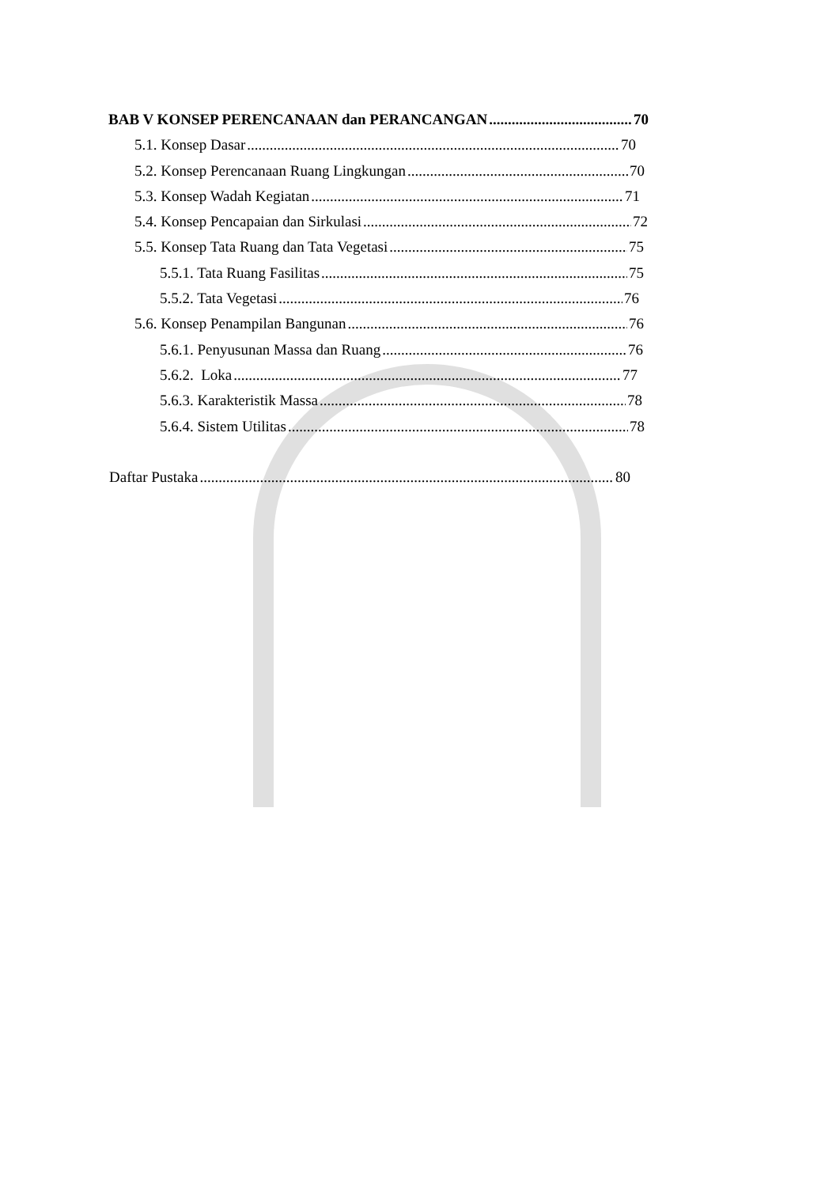BAB V KONSEP PERENCANAAN dan PERANCANGAN 70
5.1. Konsep Dasar 70
5.2. Konsep Perencanaan Ruang Lingkungan 70
5.3. Konsep Wadah Kegiatan 71
5.4. Konsep Pencapaian dan Sirkulasi 72
5.5. Konsep Tata Ruang dan Tata Vegetasi 75
5.5.1. Tata Ruang Fasilitas 75
5.5.2. Tata Vegetasi 76
5.6. Konsep Penampilan Bangunan 76
5.6.1. Penyusunan Massa dan Ruang 76
5.6.2. Loka 77
5.6.3. Karakteristik Massa 78
5.6.4. Sistem Utilitas 78
Daftar Pustaka 80